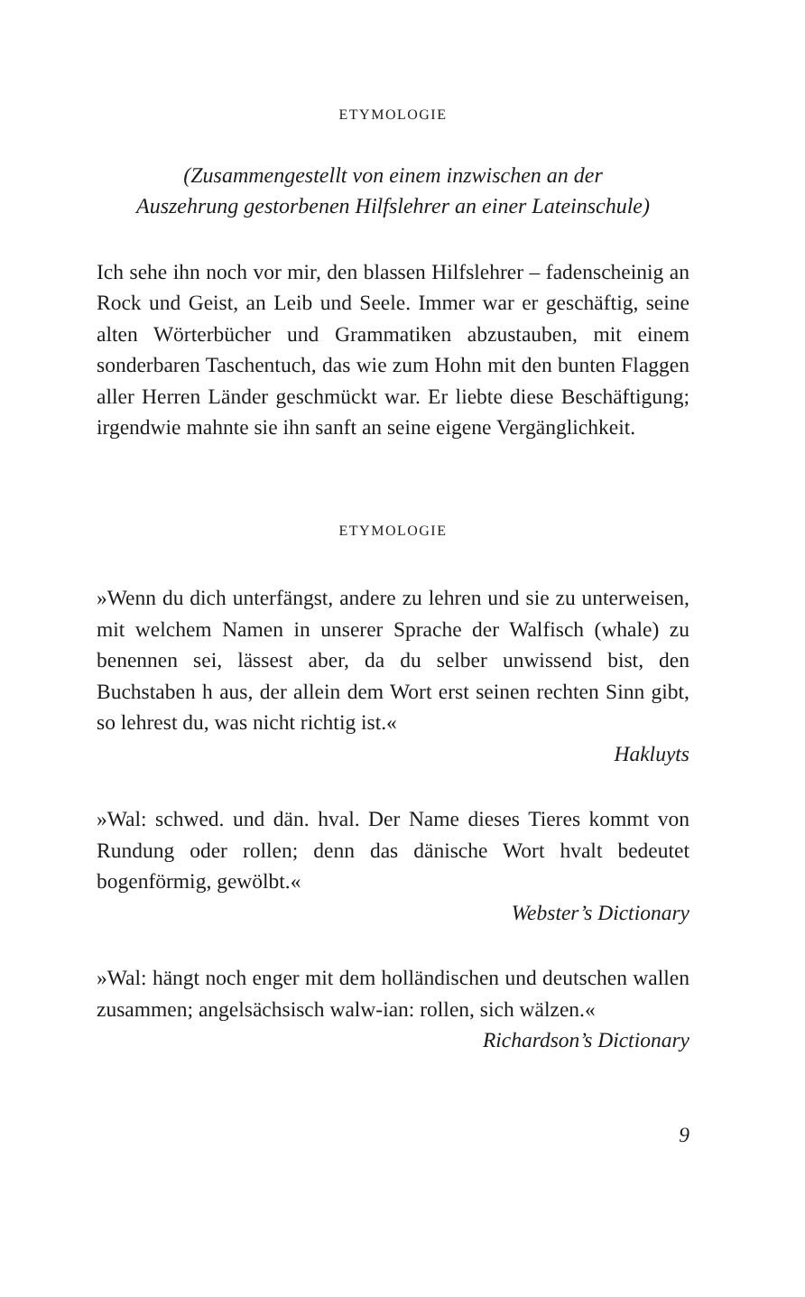ETYMOLOGIE
(Zusammengestellt von einem inzwischen an der
Auszehrung gestorbenen Hilfslehrer an einer Lateinschule)
Ich sehe ihn noch vor mir, den blassen Hilfslehrer – fadenscheinig an Rock und Geist, an Leib und Seele. Immer war er geschäftig, seine alten Wörterbücher und Grammatiken abzustauben, mit einem sonderbaren Taschentuch, das wie zum Hohn mit den bunten Flaggen aller Herren Länder geschmückt war. Er liebte diese Beschäftigung; irgendwie mahnte sie ihn sanft an seine eigene Vergänglichkeit.
ETYMOLOGIE
»Wenn du dich unterfängst, andere zu lehren und sie zu unterweisen, mit welchem Namen in unserer Sprache der Walfisch (whale) zu benennen sei, lässest aber, da du selber unwissend bist, den Buchstaben h aus, der allein dem Wort erst seinen rechten Sinn gibt, so lehrest du, was nicht richtig ist.«
Hakluyts
»Wal: schwed. und dän. hval. Der Name dieses Tieres kommt von Rundung oder rollen; denn das dänische Wort hvalt bedeutet bogenförmig, gewölbt.«
Webster’s Dictionary
»Wal: hängt noch enger mit dem holländischen und deutschen wallen zusammen; angelsächsisch walw-ian: rollen, sich wälzen.«
Richardson’s Dictionary
9